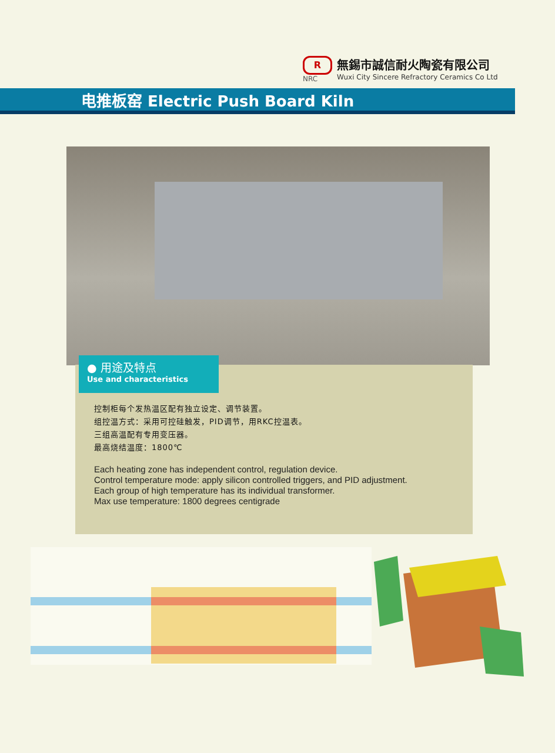R
NRC
無錫市誠信耐火陶瓷有限公司
Wuxi City Sincere Refractory Ceramics Co Ltd
电推板窑 Electric Push Board Kiln
● 用途及特点
Use and characteristics
控制柜每个发热温区配有独立设定、调节装置。
组控温方式：采用可控硅触发，PID调节，用RKC控温表。
三组高温配有专用变压器。
最高烧结温度：1800℃
Each heating zone has independent control, regulation device.
Control temperature mode: apply silicon controlled triggers, and PID adjustment.
Each group of high temperature has its individual transformer.
Max use temperature: 1800 degrees centigrade